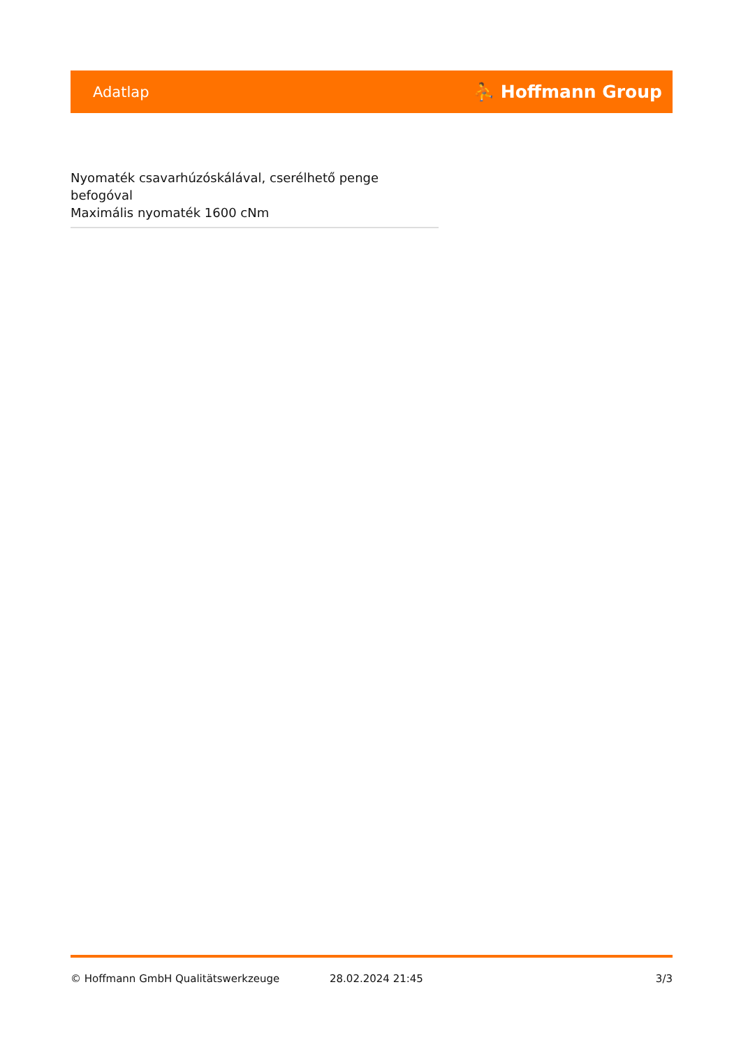Adatlap ⛹ Hoffmann Group
Nyomaték csavarhúzóskálával, cserélhető penge befogóval
Maximális nyomaték 1600 cNm
© Hoffmann GmbH Qualitätswerkzeuge 28.02.2024 21:45 3/3